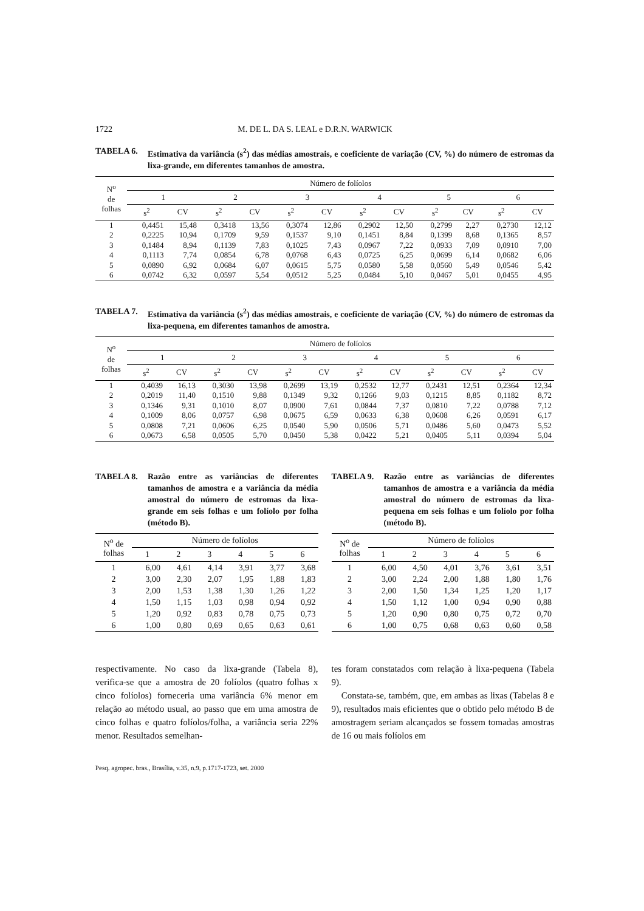1722 M. DE L. DA S. LEAL e D.R.N. WARWICK
TABELA 6. Estimativa da variância (s<sup>2</sup>) das médias amostrais, e coeficiente de variação (CV, %) do número de estromas da lixa-grande, em diferentes tamanhos de amostra.
| N<sup>o</sup> de folhas | Número de folíolos | | | | | | | | | | | |
| --- | --- | --- | --- | --- | --- | --- | --- | --- | --- | --- | --- | --- |
| | 1 | | 2 | | 3 | | 4 | | 5 | | 6 | |
| | s<sup>2</sup> | CV | s<sup>2</sup> | CV | s<sup>2</sup> | CV | s<sup>2</sup> | CV | s<sup>2</sup> | CV | s<sup>2</sup> | CV |
| 1 | 0,4451 | 15,48 | 0,3418 | 13,56 | 0,3074 | 12,86 | 0,2902 | 12,50 | 0,2799 | 2,27 | 0,2730 | 12,12 |
| 2 | 0,2225 | 10,94 | 0,1709 | 9,59 | 0,1537 | 9,10 | 0,1451 | 8,84 | 0,1399 | 8,68 | 0,1365 | 8,57 |
| 3 | 0,1484 | 8,94 | 0,1139 | 7,83 | 0,1025 | 7,43 | 0,0967 | 7,22 | 0,0933 | 7,09 | 0,0910 | 7,00 |
| 4 | 0,1113 | 7,74 | 0,0854 | 6,78 | 0,0768 | 6,43 | 0,0725 | 6,25 | 0,0699 | 6,14 | 0,0682 | 6,06 |
| 5 | 0,0890 | 6,92 | 0,0684 | 6,07 | 0,0615 | 5,75 | 0,0580 | 5,58 | 0,0560 | 5,49 | 0,0546 | 5,42 |
| 6 | 0,0742 | 6,32 | 0,0597 | 5,54 | 0,0512 | 5,25 | 0,0484 | 5,10 | 0,0467 | 5,01 | 0,0455 | 4,95 |
TABELA 7. Estimativa da variância (s<sup>2</sup>) das médias amostrais, e coeficiente de variação (CV, %) do número de estromas da lixa-pequena, em diferentes tamanhos de amostra.
| N<sup>o</sup> de folhas | Número de folíolos | | | | | | | | | | | |
| --- | --- | --- | --- | --- | --- | --- | --- | --- | --- | --- | --- | --- |
| | 1 | | 2 | | 3 | | 4 | | 5 | | 6 | |
| | s<sup>2</sup> | CV | s<sup>2</sup> | CV | s<sup>2</sup> | CV | s<sup>2</sup> | CV | s<sup>2</sup> | CV | s<sup>2</sup> | CV |
| 1 | 0,4039 | 16,13 | 0,3030 | 13,98 | 0,2699 | 13,19 | 0,2532 | 12,77 | 0,2431 | 12,51 | 0,2364 | 12,34 |
| 2 | 0,2019 | 11,40 | 0,1510 | 9,88 | 0,1349 | 9,32 | 0,1266 | 9,03 | 0,1215 | 8,85 | 0,1182 | 8,72 |
| 3 | 0,1346 | 9,31 | 0,1010 | 8,07 | 0,0900 | 7,61 | 0,0844 | 7,37 | 0,0810 | 7,22 | 0,0788 | 7,12 |
| 4 | 0,1009 | 8,06 | 0,0757 | 6,98 | 0,0675 | 6,59 | 0,0633 | 6,38 | 0,0608 | 6,26 | 0,0591 | 6,17 |
| 5 | 0,0808 | 7,21 | 0,0606 | 6,25 | 0,0540 | 5,90 | 0,0506 | 5,71 | 0,0486 | 5,60 | 0,0473 | 5,52 |
| 6 | 0,0673 | 6,58 | 0,0505 | 5,70 | 0,0450 | 5,38 | 0,0422 | 5,21 | 0,0405 | 5,11 | 0,0394 | 5,04 |
TABELA 8. Razão entre as variâncias de diferentes tamanhos de amostra e a variância da média amostral do número de estromas da lixa-grande em seis folhas e um folíolo por folha (método B).
| N<sup>o</sup> de folhas | Número de folíolos | | | | | |
| --- | --- | --- | --- | --- | --- | --- |
| | 1 | 2 | 3 | 4 | 5 | 6 |
| 1 | 6,00 | 4,61 | 4,14 | 3,91 | 3,77 | 3,68 |
| 2 | 3,00 | 2,30 | 2,07 | 1,95 | 1,88 | 1,83 |
| 3 | 2,00 | 1,53 | 1,38 | 1,30 | 1,26 | 1,22 |
| 4 | 1,50 | 1,15 | 1,03 | 0,98 | 0,94 | 0,92 |
| 5 | 1,20 | 0,92 | 0,83 | 0,78 | 0,75 | 0,73 |
| 6 | 1,00 | 0,80 | 0,69 | 0,65 | 0,63 | 0,61 |
TABELA 9. Razão entre as variâncias de diferentes tamanhos de amostra e a variância da média amostral do número de estromas da lixa-pequena em seis folhas e um folíolo por folha (método B).
| N<sup>o</sup> de folhas | Número de folíolos | | | | | |
| --- | --- | --- | --- | --- | --- | --- |
| | 1 | 2 | 3 | 4 | 5 | 6 |
| 1 | 6,00 | 4,50 | 4,01 | 3,76 | 3,61 | 3,51 |
| 2 | 3,00 | 2,24 | 2,00 | 1,88 | 1,80 | 1,76 |
| 3 | 2,00 | 1,50 | 1,34 | 1,25 | 1,20 | 1,17 |
| 4 | 1,50 | 1,12 | 1,00 | 0,94 | 0,90 | 0,88 |
| 5 | 1,20 | 0,90 | 0,80 | 0,75 | 0,72 | 0,70 |
| 6 | 1,00 | 0,75 | 0,68 | 0,63 | 0,60 | 0,58 |
respectivamente. No caso da lixa-grande (Tabela 8), verifica-se que a amostra de 20 folíolos (quatro folhas x cinco folíolos) forneceria uma variância 6% menor em relação ao método usual, ao passo que em uma amostra de cinco folhas e quatro folíolos/folha, a variância seria 22% menor. Resultados semelhan-
tes foram constatados com relação à lixa-pequena (Tabela 9).
Constata-se, também, que, em ambas as lixas (Tabelas 8 e 9), resultados mais eficientes que o obtido pelo método B de amostragem seriam alcançados se fossem tomadas amostras de 16 ou mais folíolos em
Pesq. agropec. bras., Brasília, v.35, n.9, p.1717-1723, set. 2000